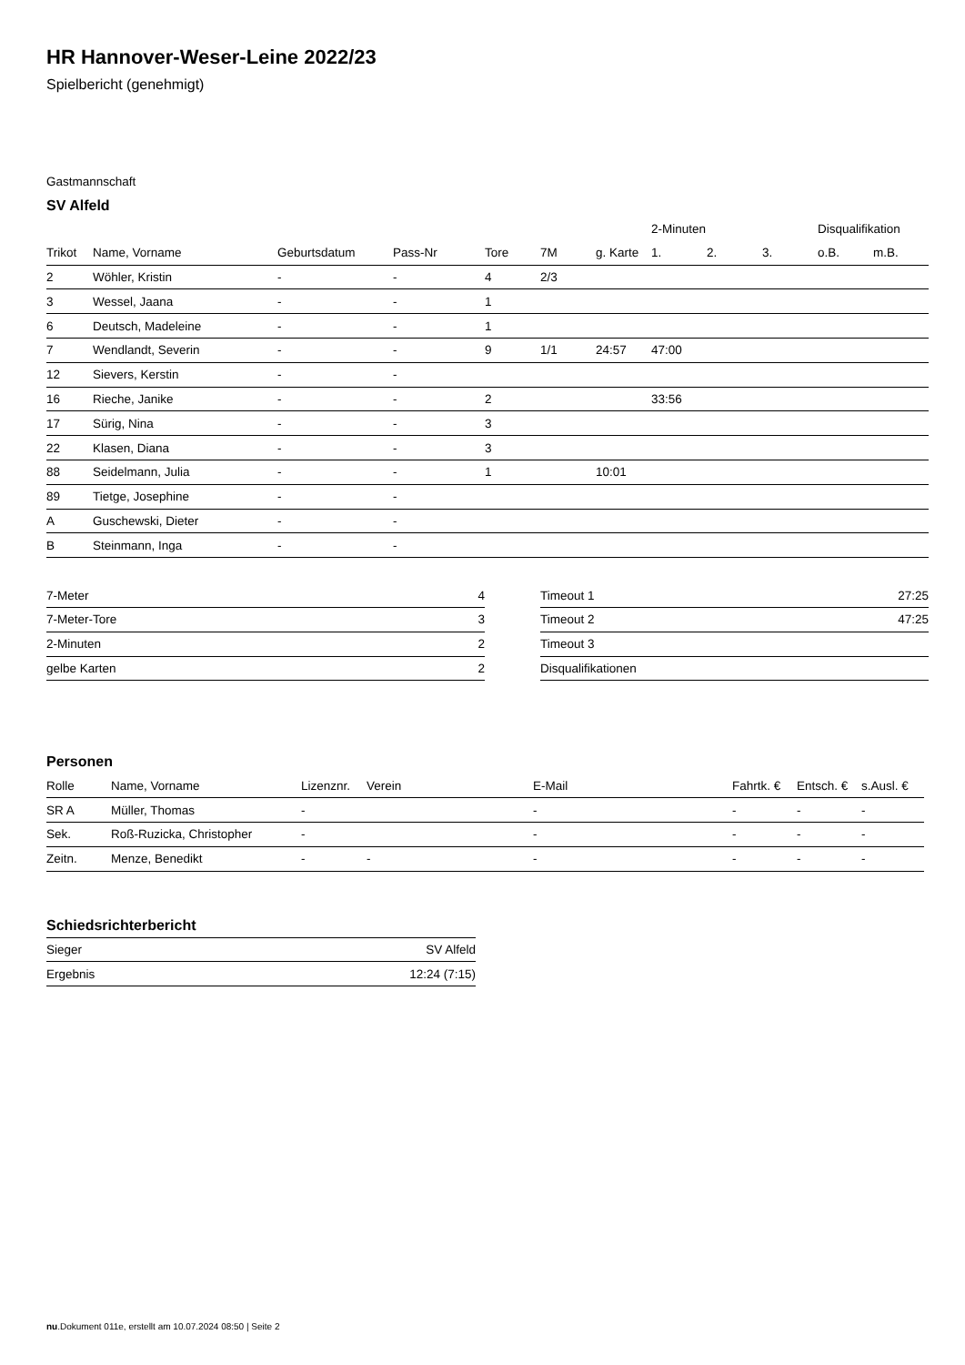HR Hannover-Weser-Leine 2022/23
Spielbericht (genehmigt)
Gastmannschaft
SV Alfeld
| | | | | | | | 2-Minuten | | | Disqualifikation | |
| --- | --- | --- | --- | --- | --- | --- | --- | --- | --- | --- | --- |
| Trikot | Name, Vorname | Geburtsdatum | Pass-Nr | Tore | 7M | g. Karte | 1. | 2. | 3. | o.B. | m.B. |
| 2 | Wöhler, Kristin | - | - | 4 | 2/3 | | | | | | |
| 3 | Wessel, Jaana | - | - | 1 | | | | | | | |
| 6 | Deutsch, Madeleine | - | - | 1 | | | | | | | |
| 7 | Wendlandt, Severin | - | - | 9 | 1/1 | 24:57 | 47:00 | | | | |
| 12 | Sievers, Kerstin | - | - | | | | | | | | |
| 16 | Rieche, Janike | - | - | 2 | | | 33:56 | | | | |
| 17 | Sürig, Nina | - | - | 3 | | | | | | | |
| 22 | Klasen, Diana | - | - | 3 | | | | | | | |
| 88 | Seidelmann, Julia | - | - | 1 | | 10:01 | | | | | |
| 89 | Tietge, Josephine | - | - | | | | | | | | |
| A | Guschewski, Dieter | - | - | | | | | | | | |
| B | Steinmann, Inga | - | - | | | | | | | | |
| 7-Meter | 4 |
| 7-Meter-Tore | 3 |
| 2-Minuten | 2 |
| gelbe Karten | 2 |
| Timeout 1 | 27:25 |
| Timeout 2 | 47:25 |
| Timeout 3 | |
| Disqualifikationen | |
Personen
| Rolle | Name, Vorname | Lizenznr. | Verein | E-Mail | Fahrtk. € | Entsch. € | s.Ausl. € |
| --- | --- | --- | --- | --- | --- | --- | --- |
| SR A | Müller, Thomas | - | | - | - | - | - |
| Sek. | Roß-Ruzicka, Christopher | - | | - | - | - | - |
| Zeitn. | Menze, Benedikt | - | - | - | - | - | - |
Schiedsrichterbericht
| Sieger | SV Alfeld |
| Ergebnis | 12:24 (7:15) |
nu.Dokument 011e, erstellt am 10.07.2024 08:50 | Seite 2